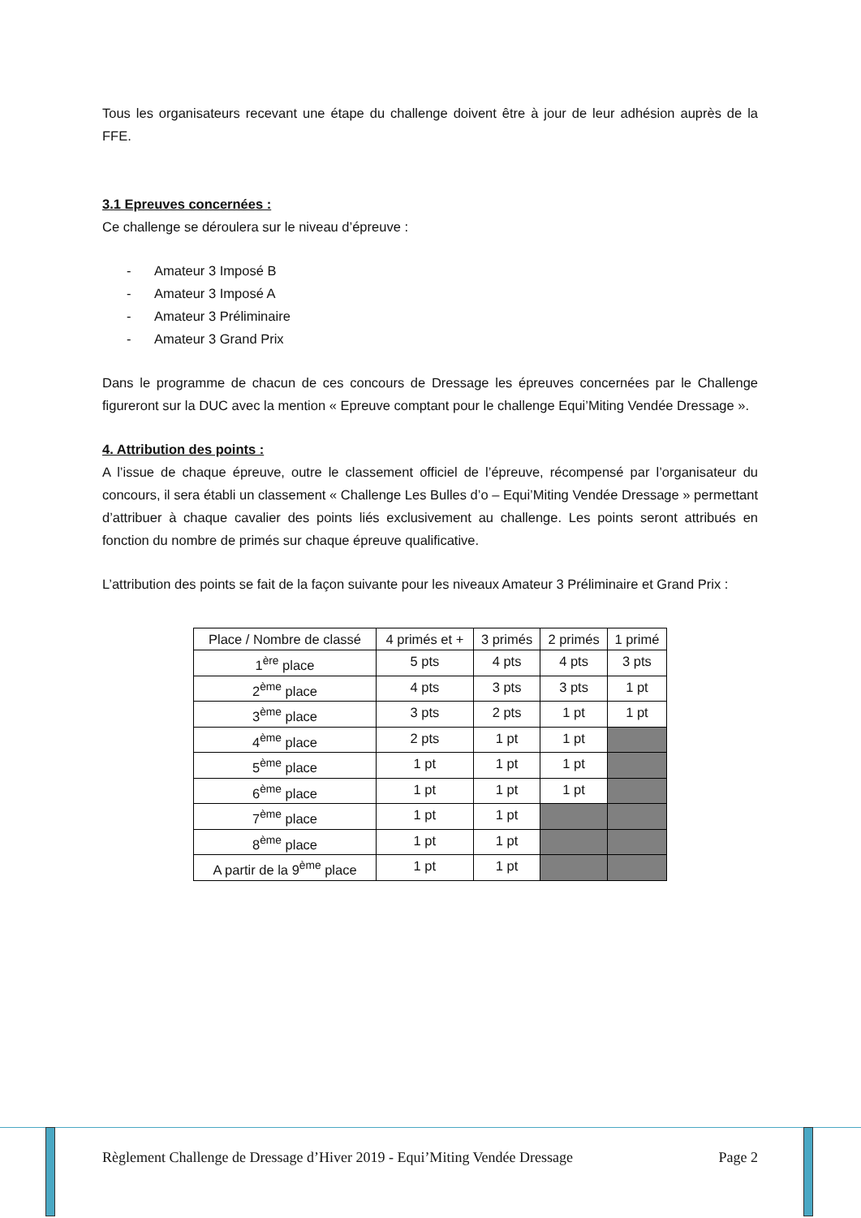Tous les organisateurs recevant une étape du challenge doivent être à jour de leur adhésion auprès de la FFE.
3.1 Epreuves concernées :
Ce challenge se déroulera sur le niveau d’épreuve :
- Amateur 3 Imposé B
- Amateur 3 Imposé A
- Amateur 3 Préliminaire
- Amateur 3 Grand Prix
Dans le programme de chacun de ces concours de Dressage les épreuves concernées par le Challenge figureront sur la DUC avec la mention « Epreuve comptant pour le challenge Equi’Miting Vendée Dressage ».
4. Attribution des points :
A l’issue de chaque épreuve, outre le classement officiel de l’épreuve, récompensé par l’organisateur du concours, il sera établi un classement « Challenge Les Bulles d’o – Equi’Miting Vendée Dressage » permettant d’attribuer à chaque cavalier des points liés exclusivement au challenge. Les points seront attribués en fonction du nombre de primés sur chaque épreuve qualificative.
L’attribution des points se fait de la façon suivante pour les niveaux Amateur 3 Préliminaire et Grand Prix :
| Place / Nombre de classé | 4 primés et + | 3 primés | 2 primés | 1 primé |
| --- | --- | --- | --- | --- |
| 1<sup>ère</sup> place | 5 pts | 4 pts | 4 pts | 3 pts |
| 2<sup>ème</sup> place | 4 pts | 3 pts | 3 pts | 1 pt |
| 3<sup>ème</sup> place | 3 pts | 2 pts | 1 pt | 1 pt |
| 4<sup>ème</sup> place | 2 pts | 1 pt | 1 pt | |
| 5<sup>ème</sup> place | 1 pt | 1 pt | 1 pt | |
| 6<sup>ème</sup> place | 1 pt | 1 pt | 1 pt | |
| 7<sup>ème</sup> place | 1 pt | 1 pt | | |
| 8<sup>ème</sup> place | 1 pt | 1 pt | | |
| A partir de la 9<sup>ème</sup> place | 1 pt | 1 pt | | |
Règlement Challenge de Dressage d’Hiver 2019 - Equi’Miting Vendée Dressage Page 2